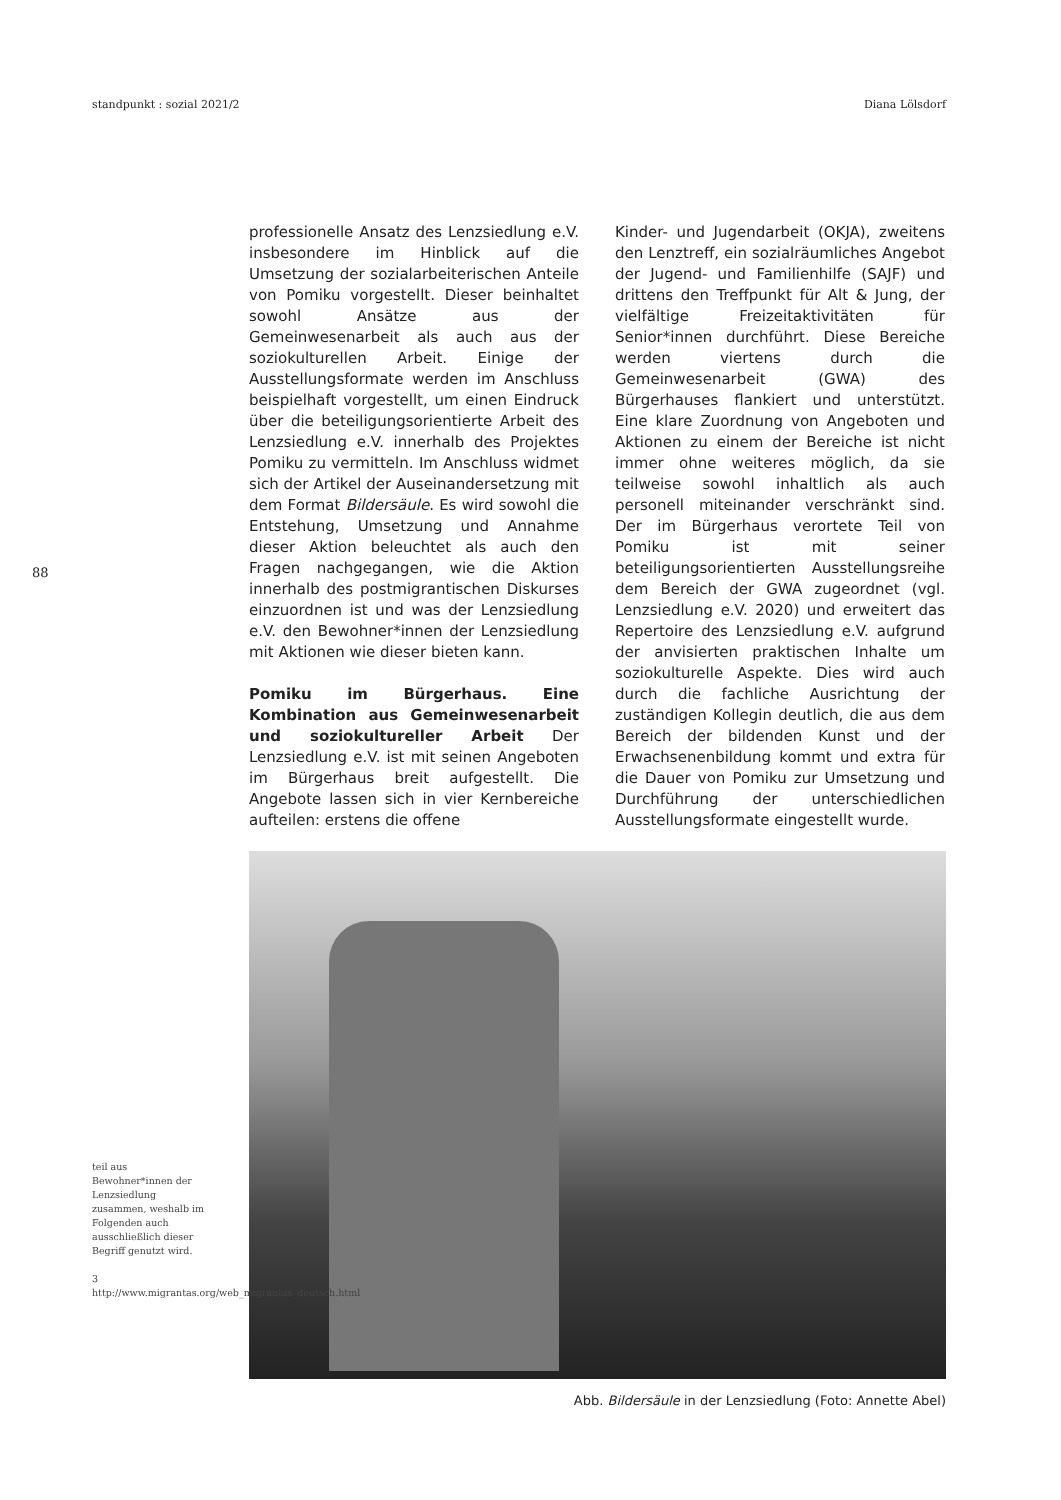standpunkt : sozial 2021/2 Diana Lölsdorf
88
professionelle Ansatz des Lenzsiedlung e.V. insbesondere im Hinblick auf die Umsetzung der sozialarbeiterischen Anteile von Pomiku vorgestellt. Dieser beinhaltet sowohl Ansätze aus der Gemeinwesenarbeit als auch aus der soziokulturellen Arbeit. Einige der Ausstellungsformate werden im Anschluss beispielhaft vorgestellt, um einen Eindruck über die beteiligungsorientierte Arbeit des Lenzsiedlung e.V. innerhalb des Projektes Pomiku zu vermitteln. Im Anschluss widmet sich der Artikel der Auseinandersetzung mit dem Format Bildersäule. Es wird sowohl die Entstehung, Umsetzung und Annahme dieser Aktion beleuchtet als auch den Fragen nachgegangen, wie die Aktion innerhalb des postmigrantischen Diskurses einzuordnen ist und was der Lenzsiedlung e.V. den Bewohner*innen der Lenzsiedlung mit Aktionen wie dieser bieten kann.
Pomiku im Bürgerhaus. Eine Kombination aus Gemeinwesenarbeit und soziokultureller Arbeit Der Lenzsiedlung e.V. ist mit seinen Angeboten im Bürgerhaus breit aufgestellt. Die Angebote lassen sich in vier Kernbereiche aufteilen: erstens die offene
Kinder- und Jugendarbeit (OKJA), zweitens den Lenztreff, ein sozialräumliches Angebot der Jugend- und Familienhilfe (SAJF) und drittens den Treffpunkt für Alt & Jung, der vielfältige Freizeitaktivitäten für Senior*innen durchführt. Diese Bereiche werden viertens durch die Gemeinwesenarbeit (GWA) des Bürgerhauses flankiert und unterstützt. Eine klare Zuordnung von Angeboten und Aktionen zu einem der Bereiche ist nicht immer ohne weiteres möglich, da sie teilweise sowohl inhaltlich als auch personell miteinander verschränkt sind. Der im Bürgerhaus verortete Teil von Pomiku ist mit seiner beteiligungsorientierten Ausstellungsreihe dem Bereich der GWA zugeordnet (vgl. Lenzsiedlung e.V. 2020) und erweitert das Repertoire des Lenzsiedlung e.V. aufgrund der anvisierten praktischen Inhalte um soziokulturelle Aspekte. Dies wird auch durch die fachliche Ausrichtung der zuständigen Kollegin deutlich, die aus dem Bereich der bildenden Kunst und der Erwachsenenbildung kommt und extra für die Dauer von Pomiku zur Umsetzung und Durchführung der unterschiedlichen Ausstellungsformate eingestellt wurde.
teil aus Bewohner*innen der Lenzsiedlung zusammen, weshalb im Folgenden auch ausschließlich dieser Begriff genutzt wird.
3 http://www.migrantas.org/web_migrantas_deutsch.html
Abb. Bildersäule in der Lenzsiedlung (Foto: Annette Abel)